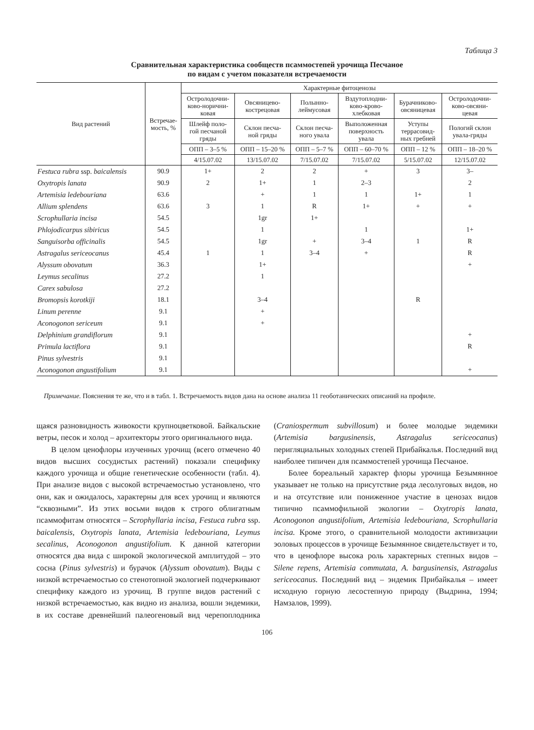Таблица 3
Сравнительная характеристика сообществ псаммостепей урочища Песчаное
по видам с учетом показателя встречаемости
| Вид растений | Встречае- мость, % | Характерные фитоценозы | | | | | |
| --- | --- | --- | --- | --- | --- | --- | --- |
| | | Остролодочни- ково-норични- ковая | Овсяницево- кострецовая | Полынно- леймусовая | Вздутоплодни- ково-крово- хлебковая | Бурачниково- овсяницевая | Остролодочни- ково-овсяни- цевая |
| | | Шлейф поло- гой песчаной гряды | Склон песча- ной гряды | Склон песча- ного увала | Выположенная поверхность увала | Уступы террасовид- ных гребней | Пологий склон увала-гряды |
| | | ОПП – 3–5 % | ОПП – 15–20 % | ОПП – 5–7 % | ОПП – 60–70 % | ОПП – 12 % | ОПП – 18–20 % |
| | | 4/15.07.02 | 13/15.07.02 | 7/15.07.02 | 7/15.07.02 | 5/15.07.02 | 12/15.07.02 |
| Festuca rubra ssp. baicalensis | 90.9 | 1+ | 2 | 2 | + | 3 | 3– |
| Oxytropis lanata | 90.9 | 2 | 1+ | 1 | 2–3 | | 2 |
| Artemisia ledebouriana | 63.6 | | + | 1 | 1 | 1+ | 1 |
| Allium splendens | 63.6 | 3 | 1 | R | 1+ | + | + |
| Scrophullaria incisa | 54.5 | | 1gr | 1+ | | | |
| Phlojodicarpus sibiricus | 54.5 | | 1 | | 1 | | 1+ |
| Sanguisorba officinalis | 54.5 | | 1gr | + | 3–4 | 1 | R |
| Astragalus sericeocanus | 45.4 | 1 | 1 | 3–4 | + | | R |
| Alyssum obovatum | 36.3 | | 1+ | | | | + |
| Leymus secalinus | 27.2 | | 1 | | | | |
| Carex sabulosa | 27.2 | | | | | | |
| Bromopsis korotkiji | 18.1 | | 3–4 | | | R | |
| Linum perenne | 9.1 | | + | | | | |
| Aconogonon sericeum | 9.1 | | + | | | | |
| Delphinium grandiflorum | 9.1 | | | | | | + |
| Primula lactiflora | 9.1 | | | | | | R |
| Pinus sylvestris | 9.1 | | | | | | |
| Aconogonon angustifolium | 9.1 | | | | | | + |
Примечание. Пояснения те же, что и в табл. 1. Встречаемость видов дана на основе анализа 11 геоботанических описаний на профиле.
щаяся разновидность живокости крупноцветковой. Байкальские ветры, песок и холод – архитекторы этого оригинального вида.
В целом ценофлоры изученных урочищ (всего отмечено 40 видов высших сосудистых растений) показали специфику каждого урочища и общие генетические особенности (табл. 4). При анализе видов с высокой встречаемостью установлено, что они, как и ожидалось, характерны для всех урочищ и являются “сквозными”. Из этих восьми видов к строго облигатным псаммофитам относятся – Scrophyllaria incisa, Festuca rubra ssp. baicalensis, Oxytropis lanata, Artemisia ledebouriana, Leymus secalinus, Aconogonon angustifolium. К данной категории относятся два вида с широкой экологической амплитудой – это сосна (Pinus sylvestris) и бурачок (Alyssum obovatum). Виды с низкой встречаемостью со стенотопной экологией подчеркивают специфику каждого из урочищ. В группе видов растений с низкой встречаемостью, как видно из анализа, вошли эндемики, в их составе древнейший палеогеновый вид черепоплодника (Craniospermum subvillosum) и более молодые эндемики (Artemisia bargusinensis, Astragalus sericeocanus) перигляциальных холодных степей Прибайкалья. Последний вид наиболее типичен для псаммостепей урочища Песчаное.
Более бореальный характер флоры урочища Безымянное указывает не только на присутствие ряда лесолуговых видов, но и на отсутствие или пониженное участие в ценозах видов типично псаммофильной экологии – Oxytropis lanata, Aconogonon angustifolium, Artemisia ledebouriana, Scrophullaria incisa. Кроме этого, о сравнительной молодости активизации эоловых процессов в урочище Безымянное свидетельствует и то, что в ценофлоре высока роль характерных степных видов – Silene repens, Artemisia commutata, A. bargusinensis, Astragalus sericeocanus. Последний вид – эндемик Прибайкалья – имеет исходную горную лесостепную природу (Выдрина, 1994; Намзалов, 1999).
106